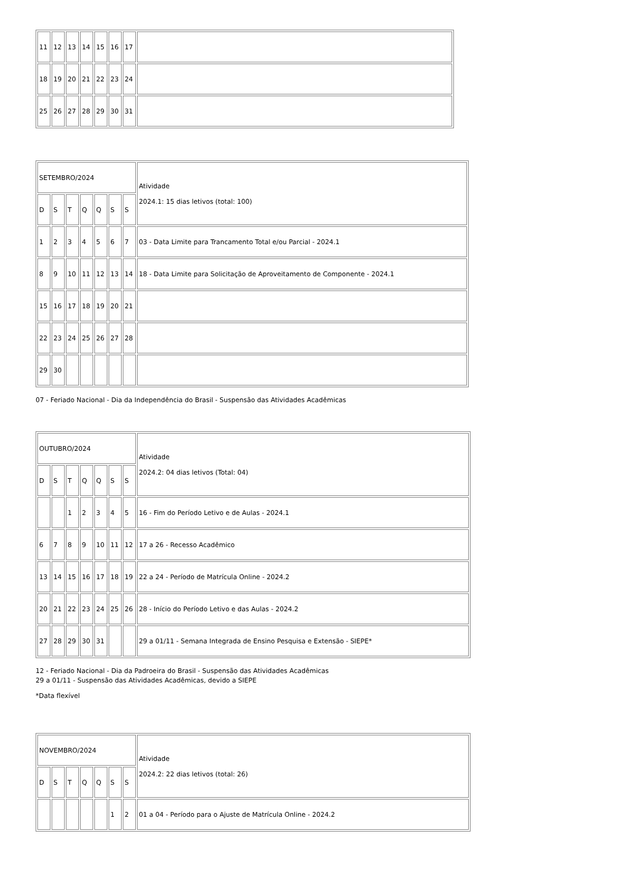| 11 | 12 | 13 | 14 | 15 | 16 | 17 | |
| 18 | 19 | 20 | 21 | 22 | 23 | 24 | |
| 25 | 26 | 27 | 28 | 29 | 30 | 31 | |
| SETEMBRO/2024 | | | | | | | Atividade 2024.1: 15 dias letivos (total: 100) |
| D | S | T | Q | Q | S | S | |
| 1 | 2 | 3 | 4 | 5 | 6 | 7 | 03 - Data Limite para Trancamento Total e/ou Parcial - 2024.1 |
| 8 | 9 | 10 | 11 | 12 | 13 | 14 | 18 - Data Limite para Solicitação de Aproveitamento de Componente - 2024.1 |
| 15 | 16 | 17 | 18 | 19 | 20 | 21 | |
| 22 | 23 | 24 | 25 | 26 | 27 | 28 | |
| 29 | 30 | | | | | | |
07 - Feriado Nacional - Dia da Independência do Brasil - Suspensão das Atividades Acadêmicas
| OUTUBRO/2024 | | | | | | | Atividade 2024.2: 04 dias letivos (Total: 04) |
| D | S | T | Q | Q | S | S | |
| | | 1 | 2 | 3 | 4 | 5 | 16 - Fim do Período Letivo e de Aulas - 2024.1 |
| 6 | 7 | 8 | 9 | 10 | 11 | 12 | 17 a 26 - Recesso Acadêmico |
| 13 | 14 | 15 | 16 | 17 | 18 | 19 | 22 a 24 - Período de Matrícula Online - 2024.2 |
| 20 | 21 | 22 | 23 | 24 | 25 | 26 | 28 - Início do Período Letivo e das Aulas - 2024.2 |
| 27 | 28 | 29 | 30 | 31 | | | 29 a 01/11 - Semana Integrada de Ensino Pesquisa e Extensão - SIEPE* |
12 - Feriado Nacional - Dia da Padroeira do Brasil - Suspensão das Atividades Acadêmicas
29 a 01/11 - Suspensão das Atividades Acadêmicas, devido a SIEPE
*Data flexível
| NOVEMBRO/2024 | | | | | | | Atividade 2024.2: 22 dias letivos (total: 26) |
| D | S | T | Q | Q | S | S | |
| | | | | | 1 | 2 | 01 a 04 - Período para o Ajuste de Matrícula Online - 2024.2 |